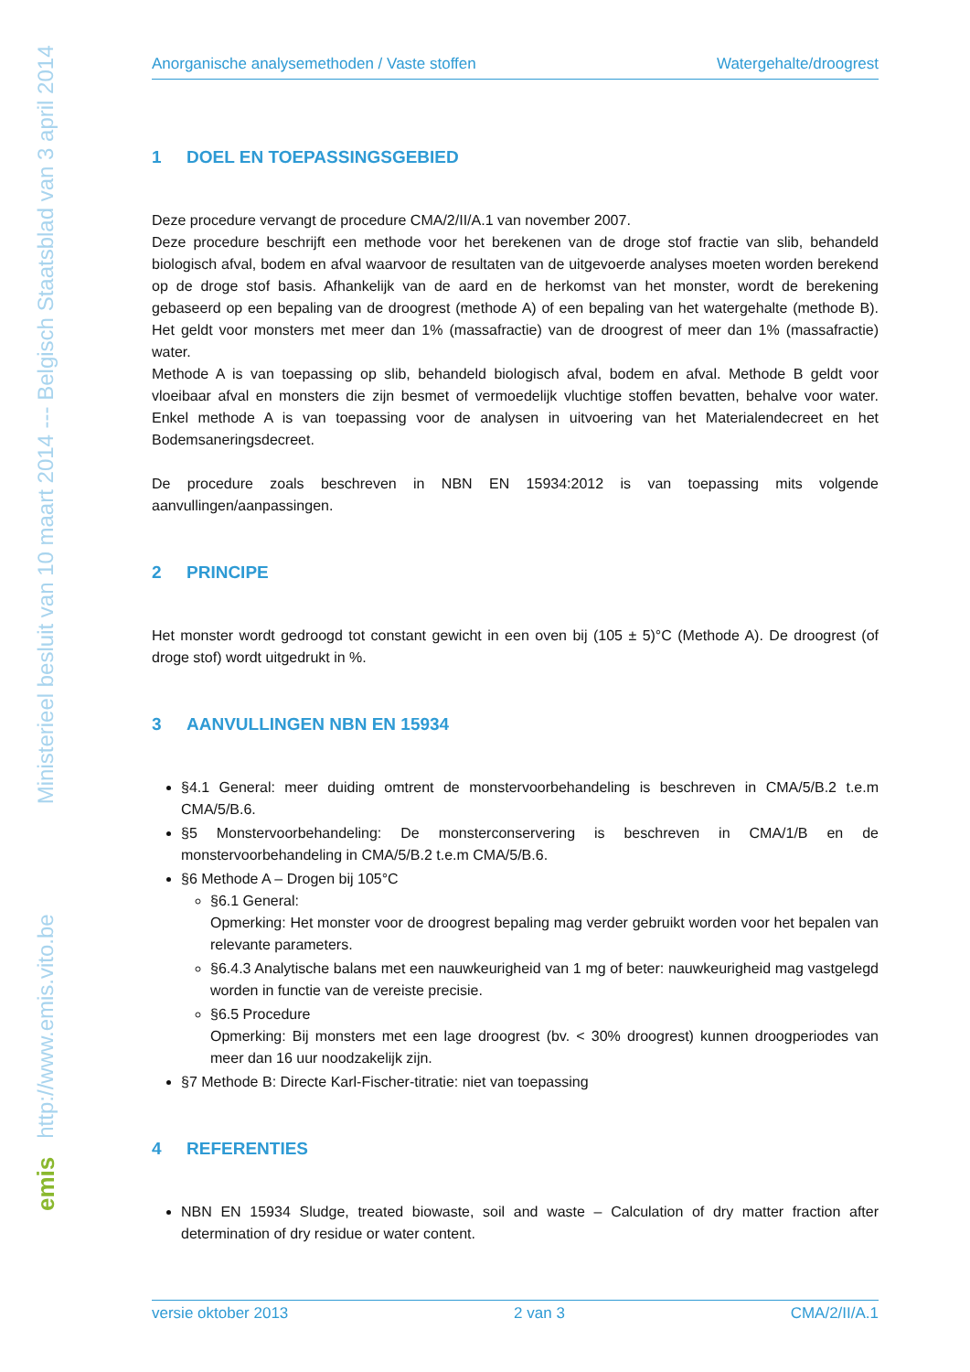emis http://www.emis.vito.be Ministerieel besluit van 10 maart 2014 --- Belgisch Staatsblad van 3 april 2014
Anorganische analysemethoden / Vaste stoffen Watergehalte/droogrest
1 DOEL EN TOEPASSINGSGEBIED
Deze procedure vervangt de procedure CMA/2/II/A.1 van november 2007.
Deze procedure beschrijft een methode voor het berekenen van de droge stof fractie van slib, behandeld biologisch afval, bodem en afval waarvoor de resultaten van de uitgevoerde analyses moeten worden berekend op de droge stof basis. Afhankelijk van de aard en de herkomst van het monster, wordt de berekening gebaseerd op een bepaling van de droogrest (methode A) of een bepaling van het watergehalte (methode B). Het geldt voor monsters met meer dan 1% (massafractie) van de droogrest of meer dan 1% (massafractie) water.
Methode A is van toepassing op slib, behandeld biologisch afval, bodem en afval. Methode B geldt voor vloeibaar afval en monsters die zijn besmet of vermoedelijk vluchtige stoffen bevatten, behalve voor water. Enkel methode A is van toepassing voor de analysen in uitvoering van het Materialendecreet en het Bodemsaneringsdecreet.
De procedure zoals beschreven in NBN EN 15934:2012 is van toepassing mits volgende aanvullingen/aanpassingen.
2 PRINCIPE
Het monster wordt gedroogd tot constant gewicht in een oven bij (105 ± 5)°C (Methode A). De droogrest (of droge stof) wordt uitgedrukt in %.
3 AANVULLINGEN NBN EN 15934
§4.1 General: meer duiding omtrent de monstervoorbehandeling is beschreven in CMA/5/B.2 t.e.m CMA/5/B.6.
§5 Monstervoorbehandeling: De monsterconservering is beschreven in CMA/1/B en de monstervoorbehandeling in CMA/5/B.2 t.e.m CMA/5/B.6.
§6 Methode A – Drogen bij 105°C
§6.1 General:
Opmerking: Het monster voor de droogrest bepaling mag verder gebruikt worden voor het bepalen van relevante parameters.
§6.4.3 Analytische balans met een nauwkeurigheid van 1 mg of beter: nauwkeurigheid mag vastgelegd worden in functie van de vereiste precisie.
§6.5 Procedure
Opmerking: Bij monsters met een lage droogrest (bv. < 30% droogrest) kunnen droogperiodes van meer dan 16 uur noodzakelijk zijn.
§7 Methode B: Directe Karl-Fischer-titratie: niet van toepassing
4 REFERENTIES
NBN EN 15934 Sludge, treated biowaste, soil and waste – Calculation of dry matter fraction after determination of dry residue or water content.
versie oktober 2013 2 van 3 CMA/2/II/A.1